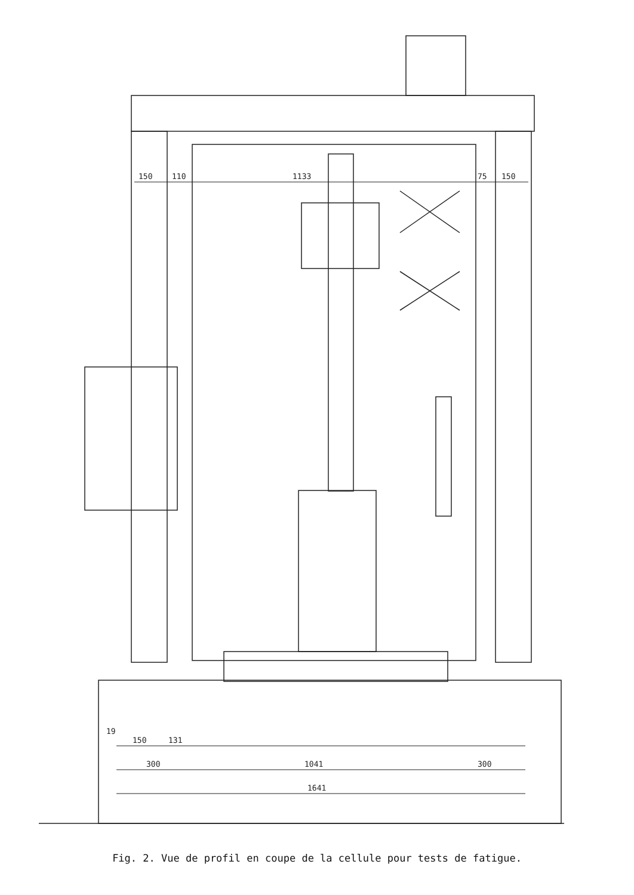150
110
1133
75
150
19
150
131
300
1041
300
1641
Fig. 2. Vue de profil en coupe de la cellule pour tests de fatigue.